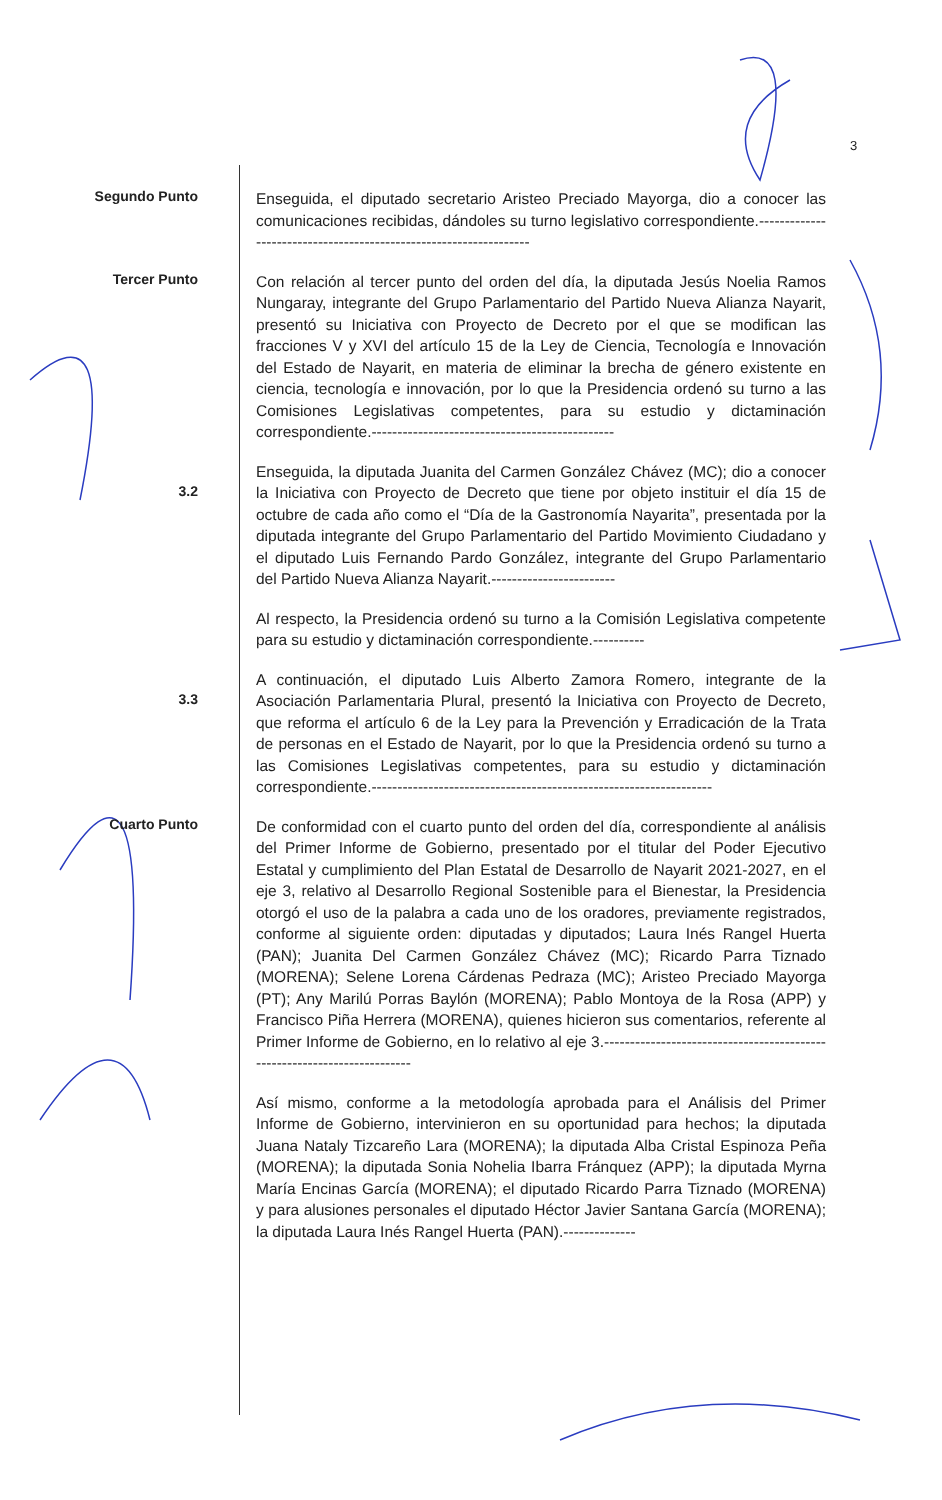3
Segundo Punto
Enseguida, el diputado secretario Aristeo Preciado Mayorga, dio a conocer las comunicaciones recibidas, dándoles su turno legislativo correspondiente.------------------------------------------------------------------
Tercer Punto
Con relación al tercer punto del orden del día, la diputada Jesús Noelia Ramos Nungaray, integrante del Grupo Parlamentario del Partido Nueva Alianza Nayarit, presentó su Iniciativa con Proyecto de Decreto por el que se modifican las fracciones V y XVI del artículo 15 de la Ley de Ciencia, Tecnología e Innovación del Estado de Nayarit, en materia de eliminar la brecha de género existente en ciencia, tecnología e innovación, por lo que la Presidencia ordenó su turno a las Comisiones Legislativas competentes, para su estudio y dictaminación correspondiente.-----------------------------------------------
3.2
Enseguida, la diputada Juanita del Carmen González Chávez (MC); dio a conocer la Iniciativa con Proyecto de Decreto que tiene por objeto instituir el día 15 de octubre de cada año como el “Día de la Gastronomía Nayarita”, presentada por la diputada integrante del Grupo Parlamentario del Partido Movimiento Ciudadano y el diputado Luis Fernando Pardo González, integrante del Grupo Parlamentario del Partido Nueva Alianza Nayarit.------------------------
Al respecto, la Presidencia ordenó su turno a la Comisión Legislativa competente para su estudio y dictaminación correspondiente.----------
3.3
A continuación, el diputado Luis Alberto Zamora Romero, integrante de la Asociación Parlamentaria Plural, presentó la Iniciativa con Proyecto de Decreto, que reforma el artículo 6 de la Ley para la Prevención y Erradicación de la Trata de personas en el Estado de Nayarit, por lo que la Presidencia ordenó su turno a las Comisiones Legislativas competentes, para su estudio y dictaminación correspondiente.------------------------------------------------------------------
Cuarto Punto
De conformidad con el cuarto punto del orden del día, correspondiente al análisis del Primer Informe de Gobierno, presentado por el titular del Poder Ejecutivo Estatal y cumplimiento del Plan Estatal de Desarrollo de Nayarit 2021-2027, en el eje 3, relativo al Desarrollo Regional Sostenible para el Bienestar, la Presidencia otorgó el uso de la palabra a cada uno de los oradores, previamente registrados, conforme al siguiente orden: diputadas y diputados; Laura Inés Rangel Huerta (PAN); Juanita Del Carmen González Chávez (MC); Ricardo Parra Tiznado (MORENA); Selene Lorena Cárdenas Pedraza (MC); Aristeo Preciado Mayorga (PT); Any Marilú Porras Baylón (MORENA); Pablo Montoya de la Rosa (APP) y Francisco Piña Herrera (MORENA), quienes hicieron sus comentarios, referente al Primer Informe de Gobierno, en lo relativo al eje 3.-------------------------------------------------------------------------
Así mismo, conforme a la metodología aprobada para el Análisis del Primer Informe de Gobierno, intervinieron en su oportunidad para hechos; la diputada Juana Nataly Tizcareño Lara (MORENA); la diputada Alba Cristal Espinoza Peña (MORENA); la diputada Sonia Nohelia Ibarra Fránquez (APP); la diputada Myrna María Encinas García (MORENA); el diputado Ricardo Parra Tiznado (MORENA) y para alusiones personales el diputado Héctor Javier Santana García (MORENA); la diputada Laura Inés Rangel Huerta (PAN).--------------